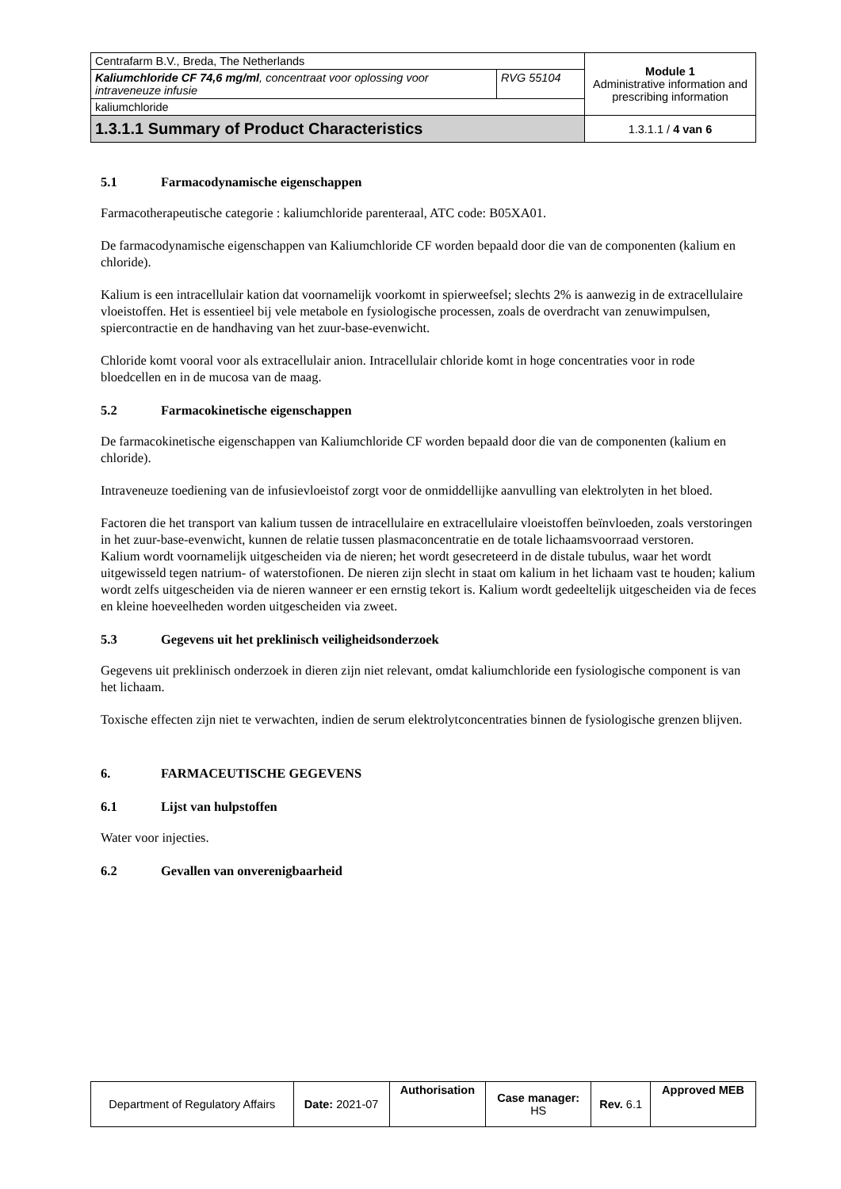| Centrafarm B.V., Breda, The Netherlands | | Module 1 Administrative information and prescribing information |
| Kaliumchloride CF 74,6 mg/ml , concentraat voor oplossing voor intraveneuze infusie | RVG 55104 | |
| kaliumchloride | | |
| 1.3.1.1 Summary of Product Characteristics | | 1.3.1.1 / 4 van 6 |
5.1 Farmacodynamische eigenschappen
Farmacotherapeutische categorie : kaliumchloride parenteraal, ATC code: B05XA01.
De farmacodynamische eigenschappen van Kaliumchloride CF worden bepaald door die van de componenten (kalium en chloride).
Kalium is een intracellulair kation dat voornamelijk voorkomt in spierweefsel; slechts 2% is aanwezig in de extracellulaire vloeistoffen. Het is essentieel bij vele metabole en fysiologische processen, zoals de overdracht van zenuwimpulsen, spiercontractie en de handhaving van het zuur-base-evenwicht.
Chloride komt vooral voor als extracellulair anion. Intracellulair chloride komt in hoge concentraties voor in rode bloedcellen en in de mucosa van de maag.
5.2 Farmacokinetische eigenschappen
De farmacokinetische eigenschappen van Kaliumchloride CF worden bepaald door die van de componenten (kalium en chloride).
Intraveneuze toediening van de infusievloeistof zorgt voor de onmiddellijke aanvulling van elektrolyten in het bloed.
Factoren die het transport van kalium tussen de intracellulaire en extracellulaire vloeistoffen beïnvloeden, zoals verstoringen in het zuur-base-evenwicht, kunnen de relatie tussen plasmaconcentratie en de totale lichaamsvoorraad verstoren.
Kalium wordt voornamelijk uitgescheiden via de nieren; het wordt gesecreteerd in de distale tubulus, waar het wordt uitgewisseld tegen natrium- of waterstofionen. De nieren zijn slecht in staat om kalium in het lichaam vast te houden; kalium wordt zelfs uitgescheiden via de nieren wanneer er een ernstig tekort is. Kalium wordt gedeeltelijk uitgescheiden via de feces en kleine hoeveelheden worden uitgescheiden via zweet.
5.3 Gegevens uit het preklinisch veiligheidsonderzoek
Gegevens uit preklinisch onderzoek in dieren zijn niet relevant, omdat kaliumchloride een fysiologische component is van het lichaam.
Toxische effecten zijn niet te verwachten, indien de serum elektrolytconcentraties binnen de fysiologische grenzen blijven.
6. FARMACEUTISCHE GEGEVENS
6.1 Lijst van hulpstoffen
Water voor injecties.
6.2 Gevallen van onverenigbaarheid
| Department of Regulatory Affairs | Date: 2021-07 | Authorisation | Case manager: HS | Rev. 6.1 | Approved MEB |